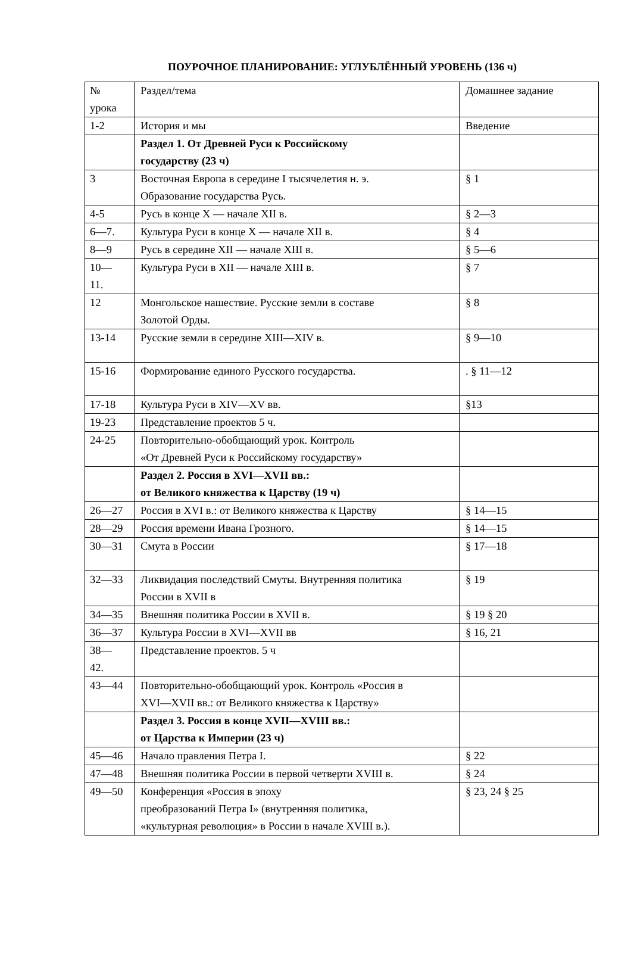ПОУРОЧНОЕ ПЛАНИРОВАНИЕ: УГЛУБЛЁННЫЙ УРОВЕНЬ (136 ч)
| № урока | Раздел/тема | Домашнее задание |
| 1-2 | История и мы | Введение |
| | Раздел 1. От Древней Руси к Российскому государству (23 ч) | |
| 3 | Восточная Европа в середине I тысячелетия н. э. Образование государства Русь. | § 1 |
| 4-5 | Русь в конце X — начале XII в. | § 2—3 |
| 6—7. | Культура Руси в конце X — начале XII в. | § 4 |
| 8—9 | Русь в середине XII — начале XIII в. | § 5—6 |
| 10— 11. | Культура Руси в XII — начале XIII в. | § 7 |
| 12 | Монгольское нашествие. Русские земли в составе Золотой Орды. | § 8 |
| 13-14 | Русские земли в середине XIII—XIV в. | § 9—10 |
| 15-16 | Формирование единого Русского государства. | . § 11—12 |
| 17-18 | Культура Руси в XIV—XV вв. | §13 |
| 19-23 | Представление проектов 5 ч. | |
| 24-25 | Повторительно-обобщающий урок. Контроль «От Древней Руси к Российскому государству» | |
| | Раздел 2. Россия в XVI—XVII вв.: от Великого княжества к Царству (19 ч) | |
| 26—27 | Россия в XVI в.: от Великого княжества к Царству | § 14—15 |
| 28—29 | Россия времени Ивана Грозного. | § 14—15 |
| 30—31 | Смута в России | § 17—18 |
| 32—33 | Ликвидация последствий Смуты. Внутренняя политика России в XVII в | § 19 |
| 34—35 | Внешняя политика России в XVII в. | § 19 § 20 |
| 36—37 | Культура России в XVI—XVII вв | § 16, 21 |
| 38— 42. | Представление проектов. 5 ч | |
| 43—44 | Повторительно-обобщающий урок. Контроль «Россия в XVI—XVII вв.: от Великого княжества к Царству» | |
| | Раздел 3. Россия в конце XVII—XVIII вв.: от Царства к Империи (23 ч) | |
| 45—46 | Начало правления Петра I. | § 22 |
| 47—48 | Внешняя политика России в первой четверти XVIII в. | § 24 |
| 49—50 | Конференция «Россия в эпоху преобразований Петра I» (внутренняя политика, «культурная революция» в России в начале XVIII в.). | § 23, 24 § 25 |